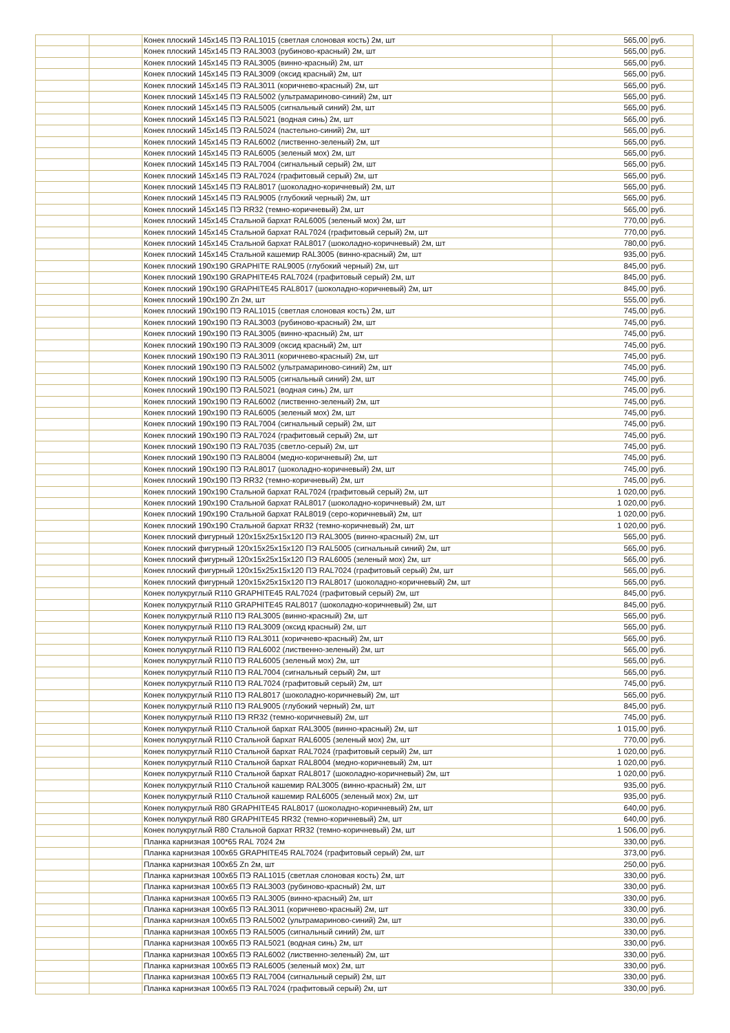| | | Конек плоский 145x145 ПЭ RAL1015 (светлая слоновая кость) 2м, шт | 565,00 | руб. |
| | | Конек плоский 145x145 ПЭ RAL3003 (рубиново-красный) 2м, шт | 565,00 | руб. |
| | | Конек плоский 145x145 ПЭ RAL3005 (винно-красный) 2м, шт | 565,00 | руб. |
| | | Конек плоский 145x145 ПЭ RAL3009 (оксид красный) 2м, шт | 565,00 | руб. |
| | | Конек плоский 145x145 ПЭ RAL3011 (коричнево-красный) 2м, шт | 565,00 | руб. |
| | | Конек плоский 145x145 ПЭ RAL5002 (ультрамариново-синий) 2м, шт | 565,00 | руб. |
| | | Конек плоский 145x145 ПЭ RAL5005 (сигнальный синий) 2м, шт | 565,00 | руб. |
| | | Конек плоский 145x145 ПЭ RAL5021 (водная синь) 2м, шт | 565,00 | руб. |
| | | Конек плоский 145x145 ПЭ RAL5024 (пастельно-синий) 2м, шт | 565,00 | руб. |
| | | Конек плоский 145x145 ПЭ RAL6002 (лиственно-зеленый) 2м, шт | 565,00 | руб. |
| | | Конек плоский 145x145 ПЭ RAL6005 (зеленый мох) 2м, шт | 565,00 | руб. |
| | | Конек плоский 145x145 ПЭ RAL7004 (сигнальный серый) 2м, шт | 565,00 | руб. |
| | | Конек плоский 145x145 ПЭ RAL7024 (графитовый серый) 2м, шт | 565,00 | руб. |
| | | Конек плоский 145x145 ПЭ RAL8017 (шоколадно-коричневый) 2м, шт | 565,00 | руб. |
| | | Конек плоский 145x145 ПЭ RAL9005 (глубокий черный) 2м, шт | 565,00 | руб. |
| | | Конек плоский 145x145 ПЭ RR32 (темно-коричневый) 2м, шт | 565,00 | руб. |
| | | Конек плоский 145x145 Стальной бархат RAL6005 (зеленый мох) 2м, шт | 770,00 | руб. |
| | | Конек плоский 145x145 Стальной бархат RAL7024 (графитовый серый) 2м, шт | 770,00 | руб. |
| | | Конек плоский 145x145 Стальной бархат RAL8017 (шоколадно-коричневый) 2м, шт | 780,00 | руб. |
| | | Конек плоский 145x145 Стальной кашемир RAL3005 (винно-красный) 2м, шт | 935,00 | руб. |
| | | Конек плоский 190x190 GRAPHITE RAL9005 (глубокий черный) 2м, шт | 845,00 | руб. |
| | | Конек плоский 190x190 GRAPHITE45 RAL7024 (графитовый серый) 2м, шт | 845,00 | руб. |
| | | Конек плоский 190x190 GRAPHITE45 RAL8017 (шоколадно-коричневый) 2м, шт | 845,00 | руб. |
| | | Конек плоский 190x190 Zn 2м, шт | 555,00 | руб. |
| | | Конек плоский 190x190 ПЭ RAL1015 (светлая слоновая кость) 2м, шт | 745,00 | руб. |
| | | Конек плоский 190x190 ПЭ RAL3003 (рубиново-красный) 2м, шт | 745,00 | руб. |
| | | Конек плоский 190x190 ПЭ RAL3005 (винно-красный) 2м, шт | 745,00 | руб. |
| | | Конек плоский 190x190 ПЭ RAL3009 (оксид красный) 2м, шт | 745,00 | руб. |
| | | Конек плоский 190x190 ПЭ RAL3011 (коричнево-красный) 2м, шт | 745,00 | руб. |
| | | Конек плоский 190x190 ПЭ RAL5002 (ультрамариново-синий) 2м, шт | 745,00 | руб. |
| | | Конек плоский 190x190 ПЭ RAL5005 (сигнальный синий) 2м, шт | 745,00 | руб. |
| | | Конек плоский 190x190 ПЭ RAL5021 (водная синь) 2м, шт | 745,00 | руб. |
| | | Конек плоский 190x190 ПЭ RAL6002 (лиственно-зеленый) 2м, шт | 745,00 | руб. |
| | | Конек плоский 190x190 ПЭ RAL6005 (зеленый мох) 2м, шт | 745,00 | руб. |
| | | Конек плоский 190x190 ПЭ RAL7004 (сигнальный серый) 2м, шт | 745,00 | руб. |
| | | Конек плоский 190x190 ПЭ RAL7024 (графитовый серый) 2м, шт | 745,00 | руб. |
| | | Конек плоский 190x190 ПЭ RAL7035 (светло-серый) 2м, шт | 745,00 | руб. |
| | | Конек плоский 190x190 ПЭ RAL8004 (медно-коричневый) 2м, шт | 745,00 | руб. |
| | | Конек плоский 190x190 ПЭ RAL8017 (шоколадно-коричневый) 2м, шт | 745,00 | руб. |
| | | Конек плоский 190x190 ПЭ RR32 (темно-коричневый) 2м, шт | 745,00 | руб. |
| | | Конек плоский 190x190 Стальной бархат RAL7024 (графитовый серый) 2м, шт | 1 020,00 | руб. |
| | | Конек плоский 190x190 Стальной бархат RAL8017 (шоколадно-коричневый) 2м, шт | 1 020,00 | руб. |
| | | Конек плоский 190x190 Стальной бархат RAL8019 (серо-коричневый) 2м, шт | 1 020,00 | руб. |
| | | Конек плоский 190x190 Стальной бархат RR32 (темно-коричневый) 2м, шт | 1 020,00 | руб. |
| | | Конек плоский фигурный 120x15x25x15x120 ПЭ RAL3005 (винно-красный) 2м, шт | 565,00 | руб. |
| | | Конек плоский фигурный 120x15x25x15x120 ПЭ RAL5005 (сигнальный синий) 2м, шт | 565,00 | руб. |
| | | Конек плоский фигурный 120x15x25x15x120 ПЭ RAL6005 (зеленый мох) 2м, шт | 565,00 | руб. |
| | | Конек плоский фигурный 120x15x25x15x120 ПЭ RAL7024 (графитовый серый) 2м, шт | 565,00 | руб. |
| | | Конек плоский фигурный 120x15x25x15x120 ПЭ RAL8017 (шоколадно-коричневый) 2м, шт | 565,00 | руб. |
| | | Конек полукруглый R110 GRAPHITE45 RAL7024 (графитовый серый) 2м, шт | 845,00 | руб. |
| | | Конек полукруглый R110 GRAPHITE45 RAL8017 (шоколадно-коричневый) 2м, шт | 845,00 | руб. |
| | | Конек полукруглый R110 ПЭ RAL3005 (винно-красный) 2м, шт | 565,00 | руб. |
| | | Конек полукруглый R110 ПЭ RAL3009 (оксид красный) 2м, шт | 565,00 | руб. |
| | | Конек полукруглый R110 ПЭ RAL3011 (коричнево-красный) 2м, шт | 565,00 | руб. |
| | | Конек полукруглый R110 ПЭ RAL6002 (лиственно-зеленый) 2м, шт | 565,00 | руб. |
| | | Конек полукруглый R110 ПЭ RAL6005 (зеленый мох) 2м, шт | 565,00 | руб. |
| | | Конек полукруглый R110 ПЭ RAL7004 (сигнальный серый) 2м, шт | 565,00 | руб. |
| | | Конек полукруглый R110 ПЭ RAL7024 (графитовый серый) 2м, шт | 745,00 | руб. |
| | | Конек полукруглый R110 ПЭ RAL8017 (шоколадно-коричневый) 2м, шт | 565,00 | руб. |
| | | Конек полукруглый R110 ПЭ RAL9005 (глубокий черный) 2м, шт | 845,00 | руб. |
| | | Конек полукруглый R110 ПЭ RR32 (темно-коричневый) 2м, шт | 745,00 | руб. |
| | | Конек полукруглый R110 Стальной бархат RAL3005 (винно-красный) 2м, шт | 1 015,00 | руб. |
| | | Конек полукруглый R110 Стальной бархат RAL6005 (зеленый мох) 2м, шт | 770,00 | руб. |
| | | Конек полукруглый R110 Стальной бархат RAL7024 (графитовый серый) 2м, шт | 1 020,00 | руб. |
| | | Конек полукруглый R110 Стальной бархат RAL8004 (медно-коричневый) 2м, шт | 1 020,00 | руб. |
| | | Конек полукруглый R110 Стальной бархат RAL8017 (шоколадно-коричневый) 2м, шт | 1 020,00 | руб. |
| | | Конек полукруглый R110 Стальной кашемир RAL3005 (винно-красный) 2м, шт | 935,00 | руб. |
| | | Конек полукруглый R110 Стальной кашемир RAL6005 (зеленый мох) 2м, шт | 935,00 | руб. |
| | | Конек полукруглый R80 GRAPHITE45 RAL8017 (шоколадно-коричневый) 2м, шт | 640,00 | руб. |
| | | Конек полукруглый R80 GRAPHITE45 RR32 (темно-коричневый) 2м, шт | 640,00 | руб. |
| | | Конек полукруглый R80 Стальной бархат RR32 (темно-коричневый) 2м, шт | 1 506,00 | руб. |
| | | Планка карнизная 100*65 RAL 7024 2м | 330,00 | руб. |
| | | Планка карнизная 100x65 GRAPHITE45 RAL7024 (графитовый серый) 2м, шт | 373,00 | руб. |
| | | Планка карнизная 100x65 Zn 2м, шт | 250,00 | руб. |
| | | Планка карнизная 100x65 ПЭ RAL1015 (светлая слоновая кость) 2м, шт | 330,00 | руб. |
| | | Планка карнизная 100x65 ПЭ RAL3003 (рубиново-красный) 2м, шт | 330,00 | руб. |
| | | Планка карнизная 100x65 ПЭ RAL3005 (винно-красный) 2м, шт | 330,00 | руб. |
| | | Планка карнизная 100x65 ПЭ RAL3011 (коричнево-красный) 2м, шт | 330,00 | руб. |
| | | Планка карнизная 100x65 ПЭ RAL5002 (ультрамариново-синий) 2м, шт | 330,00 | руб. |
| | | Планка карнизная 100x65 ПЭ RAL5005 (сигнальный синий) 2м, шт | 330,00 | руб. |
| | | Планка карнизная 100x65 ПЭ RAL5021 (водная синь) 2м, шт | 330,00 | руб. |
| | | Планка карнизная 100x65 ПЭ RAL6002 (лиственно-зеленый) 2м, шт | 330,00 | руб. |
| | | Планка карнизная 100x65 ПЭ RAL6005 (зеленый мох) 2м, шт | 330,00 | руб. |
| | | Планка карнизная 100x65 ПЭ RAL7004 (сигнальный серый) 2м, шт | 330,00 | руб. |
| | | Планка карнизная 100x65 ПЭ RAL7024 (графитовый серый) 2м, шт | 330,00 | руб. |